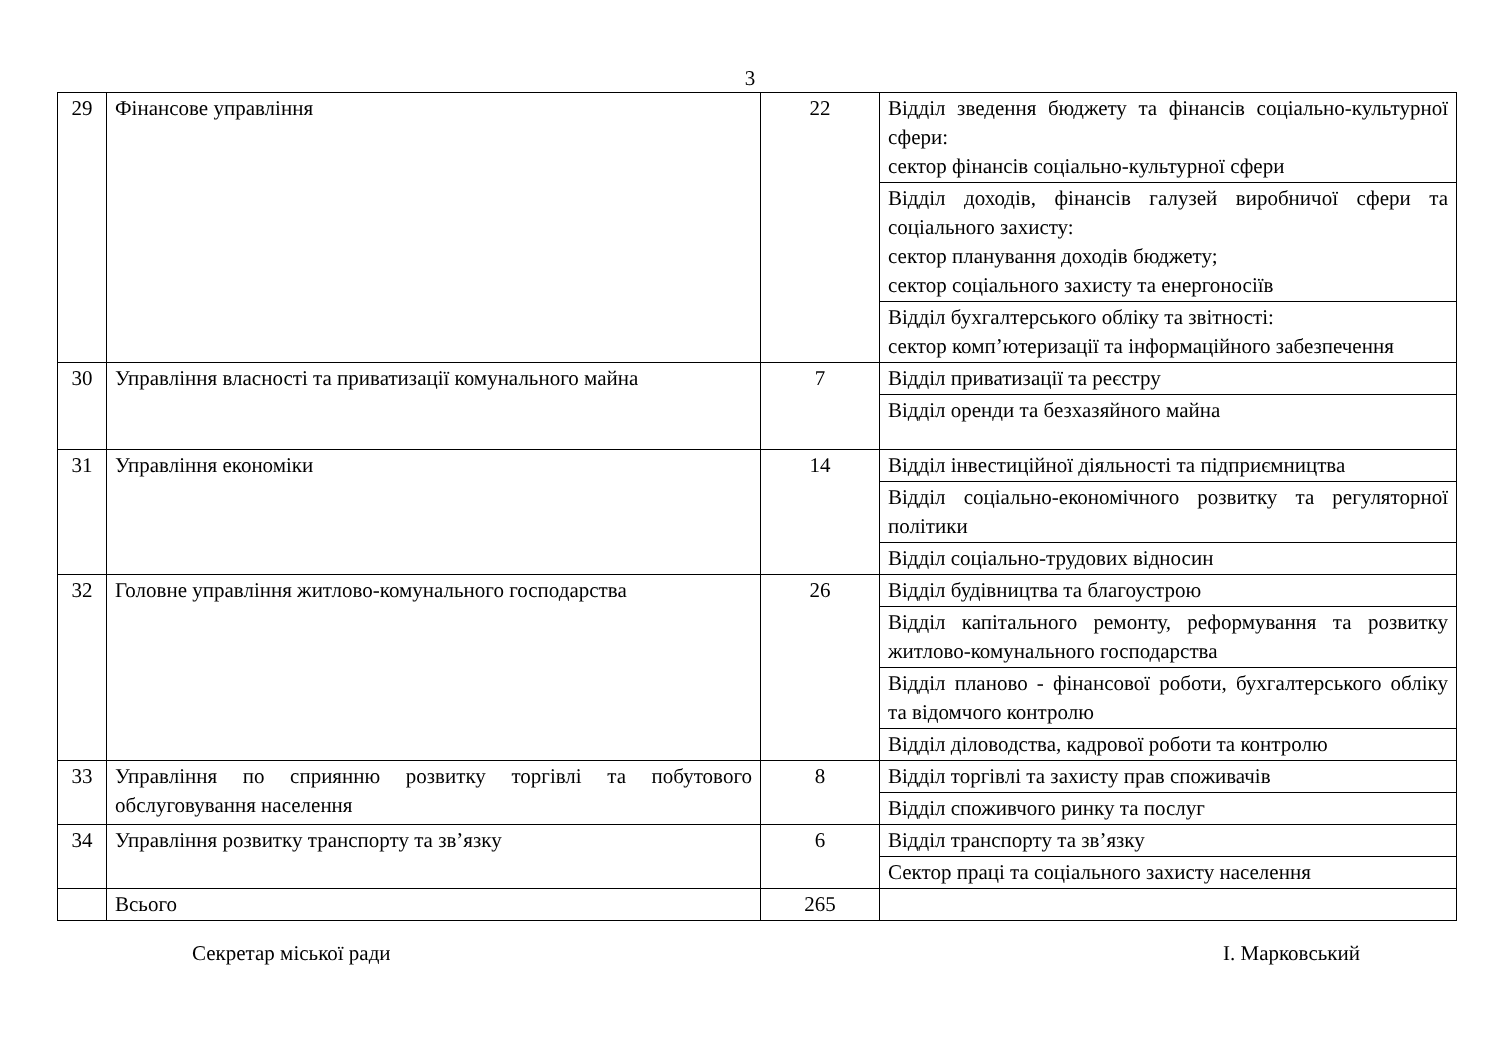3
| 29 | Фінансове управління | 22 | Відділ зведення бюджету та фінансів соціально-культурної сфери: сектор фінансів соціально-культурної сфери |
| | | | Відділ доходів, фінансів галузей виробничої сфери та соціального захисту: сектор планування доходів бюджету; сектор соціального захисту та енергоносіїв |
| | | | Відділ бухгалтерського обліку та звітності: сектор комп’ютеризації та інформаційного забезпечення |
| 30 | Управління власності та приватизації комунального майна | 7 | Відділ приватизації та реєстру |
| | | | Відділ оренди та безхазяйного майна |
| 31 | Управління економіки | 14 | Відділ інвестиційної діяльності та підприємництва |
| | | | Відділ соціально-економічного розвитку та регуляторної політики |
| | | | Відділ соціально-трудових відносин |
| 32 | Головне управління житлово-комунального господарства | 26 | Відділ будівництва та благоустрою |
| | | | Відділ капітального ремонту, реформування та розвитку житлово-комунального господарства |
| | | | Відділ планово - фінансової роботи, бухгалтерського обліку та відомчого контролю |
| | | | Відділ діловодства, кадрової роботи та контролю |
| 33 | Управління по сприянню розвитку торгівлі та побутового обслуговування населення | 8 | Відділ торгівлі та захисту прав споживачів |
| | | | Відділ споживчого ринку та послуг |
| 34 | Управління розвитку транспорту та зв’язку | 6 | Відділ транспорту та зв’язку |
| | | | Сектор праці та соціального захисту населення |
| | Всього | 265 | |
Секретар міської ради І. Марковський